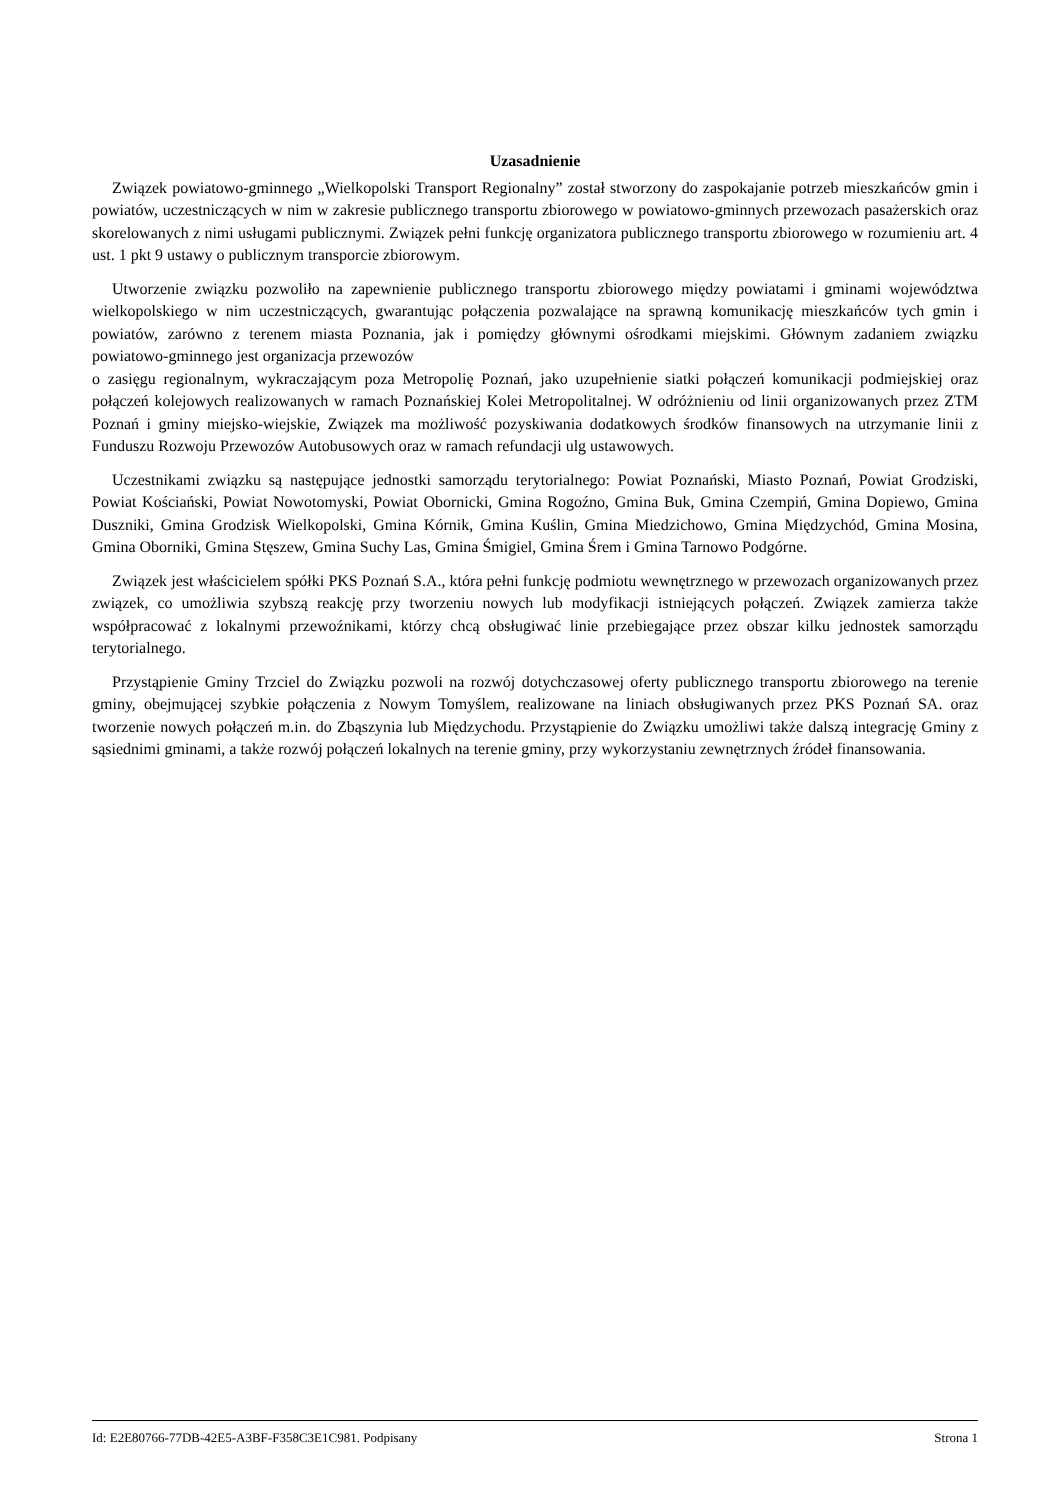Uzasadnienie
Związek powiatowo-gminnego „Wielkopolski Transport Regionalny” został stworzony do zaspokajanie potrzeb mieszkańców gmin i powiatów, uczestniczących w nim w zakresie publicznego transportu zbiorowego w powiatowo-gminnych przewozach pasażerskich oraz skorelowanych z nimi usługami publicznymi. Związek pełni funkcję organizatora publicznego transportu zbiorowego w rozumieniu art. 4 ust. 1 pkt 9 ustawy o publicznym transporcie zbiorowym.
Utworzenie związku pozwoliło na zapewnienie publicznego transportu zbiorowego między powiatami i gminami województwa wielkopolskiego w nim uczestniczących, gwarantując połączenia pozwalające na sprawną komunikację mieszkańców tych gmin i powiatów, zarówno z terenem miasta Poznania, jak i pomiędzy głównymi ośrodkami miejskimi. Głównym zadaniem związku powiatowo-gminnego jest organizacja przewozów
o zasięgu regionalnym, wykraczającym poza Metropolię Poznań, jako uzupełnienie siatki połączeń komunikacji podmiejskiej oraz połączeń kolejowych realizowanych w ramach Poznańskiej Kolei Metropolitalnej. W odróżnieniu od linii organizowanych przez ZTM Poznań i gminy miejsko-wiejskie, Związek ma możliwość pozyskiwania dodatkowych środków finansowych na utrzymanie linii z Funduszu Rozwoju Przewozów Autobusowych oraz w ramach refundacji ulg ustawowych.
Uczestnikami związku są następujące jednostki samorządu terytorialnego: Powiat Poznański, Miasto Poznań, Powiat Grodziski, Powiat Kościański, Powiat Nowotomyski, Powiat Obornicki, Gmina Rogoźno, Gmina Buk, Gmina Czempiń, Gmina Dopiewo, Gmina Duszniki, Gmina Grodzisk Wielkopolski, Gmina Kórnik, Gmina Kuślin, Gmina Miedzichowo, Gmina Międzychód, Gmina Mosina, Gmina Oborniki, Gmina Stęszew, Gmina Suchy Las, Gmina Śmigiel, Gmina Śrem i Gmina Tarnowo Podgórne.
Związek jest właścicielem spółki PKS Poznań S.A., która pełni funkcję podmiotu wewnętrznego w przewozach organizowanych przez związek, co umożliwia szybszą reakcję przy tworzeniu nowych lub modyfikacji istniejących połączeń. Związek zamierza także współpracować z lokalnymi przewoźnikami, którzy chcą obsługiwać linie przebiegające przez obszar kilku jednostek samorządu terytorialnego.
Przystąpienie Gminy Trzciel do Związku pozwoli na rozwój dotychczasowej oferty publicznego transportu zbiorowego na terenie gminy, obejmującej szybkie połączenia z Nowym Tomyślem, realizowane na liniach obsługiwanych przez PKS Poznań SA. oraz tworzenie nowych połączeń m.in. do Zbąszynia lub Międzychodu. Przystąpienie do Związku umożliwi także dalszą integrację Gminy z sąsiednimi gminami, a także rozwój połączeń lokalnych na terenie gminy, przy wykorzystaniu zewnętrznych źródeł finansowania.
Id: E2E80766-77DB-42E5-A3BF-F358C3E1C981. Podpisany Strona 1